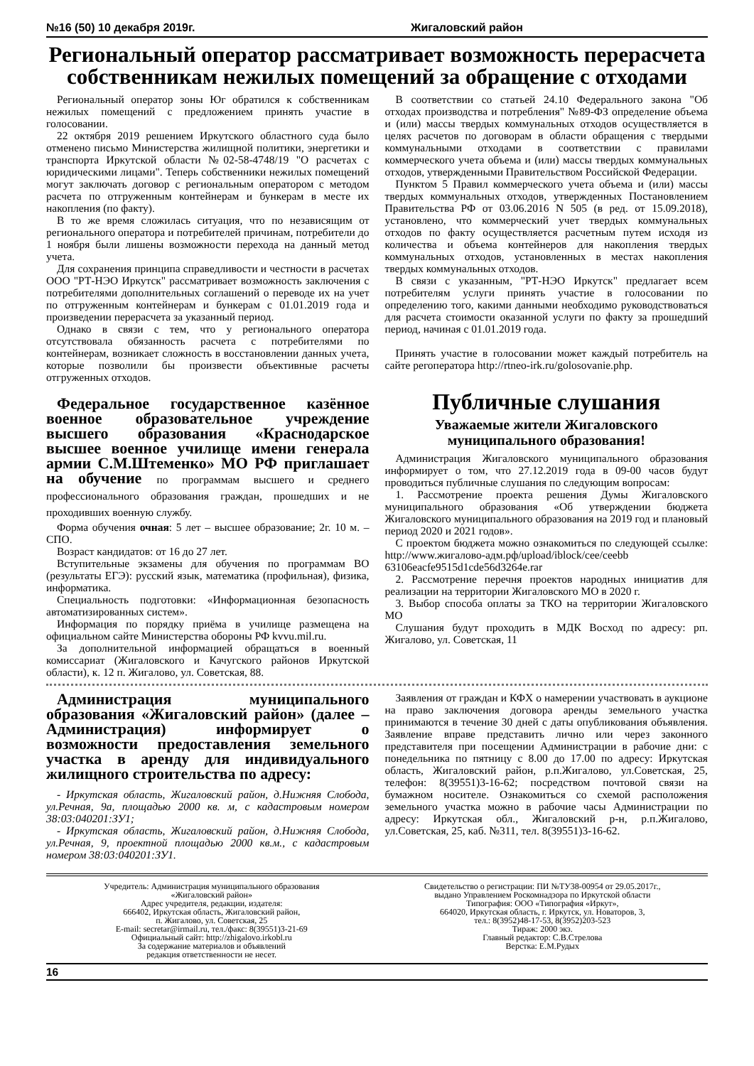№16 (50) 10 декабря 2019г. Жигаловский район
Региональный оператор рассматривает возможность перерасчета собственникам нежилых помещений за обращение с отходами
Региональный оператор зоны Юг обратился к собственникам нежилых помещений с предложением принять участие в голосовании.
22 октября 2019 решением Иркутского областного суда было отменено письмо Министерства жилищной политики, энергетики и транспорта Иркутской области №02-58-4748/19 "О расчетах с юридическими лицами". Теперь собственники нежилых помещений могут заключать договор с региональным оператором с методом расчета по отгруженным контейнерам и бункерам в месте их накопления (по факту).
В то же время сложилась ситуация, что по независящим от регионального оператора и потребителей причинам, потребители до 1 ноября были лишены возможности перехода на данный метод учета.
Для сохранения принципа справедливости и честности в расчетах ООО "РТ-НЭО Иркутск" рассматривает возможность заключения с потребителями дополнительных соглашений о переводе их на учет по отгруженным контейнерам и бункерам с 01.01.2019 года и произведении перерасчета за указанный период.
Однако в связи с тем, что у регионального оператора отсутствовала обязанность расчета с потребителями по контейнерам, возникает сложность в восстановлении данных учета, которые позволили бы произвести объективные расчеты отгруженных отходов.
В соответствии со статьей 24.10 Федерального закона "Об отходах производства и потребления" №89-ФЗ определение объема и (или) массы твердых коммунальных отходов осуществляется в целях расчетов по договорам в области обращения с твердыми коммунальными отходами в соответствии с правилами коммерческого учета объема и (или) массы твердых коммунальных отходов, утвержденными Правительством Российской Федерации.
Пунктом 5 Правил коммерческого учета объема и (или) массы твердых коммунальных отходов, утвержденных Постановлением Правительства РФ от 03.06.2016 N 505 (в ред. от 15.09.2018), установлено, что коммерческий учет твердых коммунальных отходов по факту осуществляется расчетным путем исходя из количества и объема контейнеров для накопления твердых коммунальных отходов, установленных в местах накопления твердых коммунальных отходов.
В связи с указанным, "РТ-НЭО Иркутск" предлагает всем потребителям услуги принять участие в голосовании по определению того, какими данными необходимо руководствоваться для расчета стоимости оказанной услуги по факту за прошедший период, начиная с 01.01.2019 года.
Принять участие в голосовании может каждый потребитель на сайте регоператора http://rtneo-irk.ru/golosovanie.php.
Федеральное государственное казённое военное образовательное учреждение высшего образования «Краснодарское высшее военное училище имени генерала армии С.М.Штеменко» МО РФ приглашает на обучение по программам высшего и среднего профессионального образования граждан, прошедших и не проходивших военную службу.
Форма обучения очная: 5 лет – высшее образование; 2г. 10 м. – СПО.
Возраст кандидатов: от 16 до 27 лет.
Вступительные экзамены для обучения по программам ВО (результаты ЕГЭ): русский язык, математика (профильная), физика, информатика.
Специальность подготовки: «Информационная безопасность автоматизированных систем».
Информация по порядку приёма в училище размещена на официальном сайте Министерства обороны РФ kvvu.mil.ru.
За дополнительной информацией обращаться в военный комиссариат (Жигаловского и Качугского районов Иркутской области), к. 12 п. Жигалово, ул. Советская, 88.
Публичные слушания
Уважаемые жители Жигаловского муниципального образования!
Администрация Жигаловского муниципального образования информирует о том, что 27.12.2019 года в 09-00 часов будут проводиться публичные слушания по следующим вопросам:
1. Рассмотрение проекта решения Думы Жигаловского муниципального образования «Об утверждении бюджета Жигаловского муниципального образования на 2019 год и плановый период 2020 и 2021 годов».
С проектом бюджета можно ознакомиться по следующей ссылке: http://www.жигалово-адм.рф/upload/iblock/cee/ceebb 63106eacfe9515d1cde56d3264e.rar
2. Рассмотрение перечня проектов народных инициатив для реализации на территории Жигаловского МО в 2020 г.
3. Выбор способа оплаты за ТКО на территории Жигаловского МО
Слушания будут проходить в МДК Восход по адресу: рп. Жигалово, ул. Советская, 11
Администрация муниципального образования «Жигаловский район» (далее – Администрация) информирует о возможности предоставления земельного участка в аренду для индивидуального жилищного строительства по адресу:
- Иркутская область, Жигаловский район, д.Нижняя Слобода, ул.Речная, 9а, площадью 2000 кв. м, с кадастровым номером 38:03:040201:ЗУ1;
- Иркутская область, Жигаловский район, д.Нижняя Слобода, ул.Речная, 9, проектной площадью 2000 кв.м., с кадастровым номером 38:03:040201:ЗУ1.
Заявления от граждан и КФХ о намерении участвовать в аукционе на право заключения договора аренды земельного участка принимаются в течение 30 дней с даты опубликования объявления. Заявление вправе представить лично или через законного представителя при посещении Администрации в рабочие дни: с понедельника по пятницу с 8.00 до 17.00 по адресу: Иркутская область, Жигаловский район, р.п.Жигалово, ул.Советская, 25, телефон: 8(39551)3-16-62; посредством почтовой связи на бумажном носителе. Ознакомиться со схемой расположения земельного участка можно в рабочие часы Администрации по адресу: Иркутская обл., Жигаловский р-н, р.п.Жигалово, ул.Советская, 25, каб. №311, тел. 8(39551)3-16-62.
Учредитель: Администрация муниципального образования
«Жигаловский район»
Адрес учредителя, редакции, издателя:
666402, Иркутская область, Жигаловский район,
п. Жигалово, ул. Советская, 25
E-mail: secretar@irmail.ru, тел./факс: 8(39551)3-21-69
Официальный сайт: http://zhigalovo.irkobl.ru
За содержание материалов и объявлений
редакция ответственности не несет.
Свидетельство о регистрации: ПИ №ТУ38-00954 от 29.05.2017г.,
выдано Управлением Роскомнадзора по Иркутской области
Типография: ООО «Типография «Иркут»,
664020, Иркутская область, г. Иркутск, ул. Новаторов, 3,
тел.: 8(3952)48-17-53, 8(3952)203-523
Тираж: 2000 экз.
Главный редактор: С.В.Стрелова
Верстка: Е.М.Рудых
16